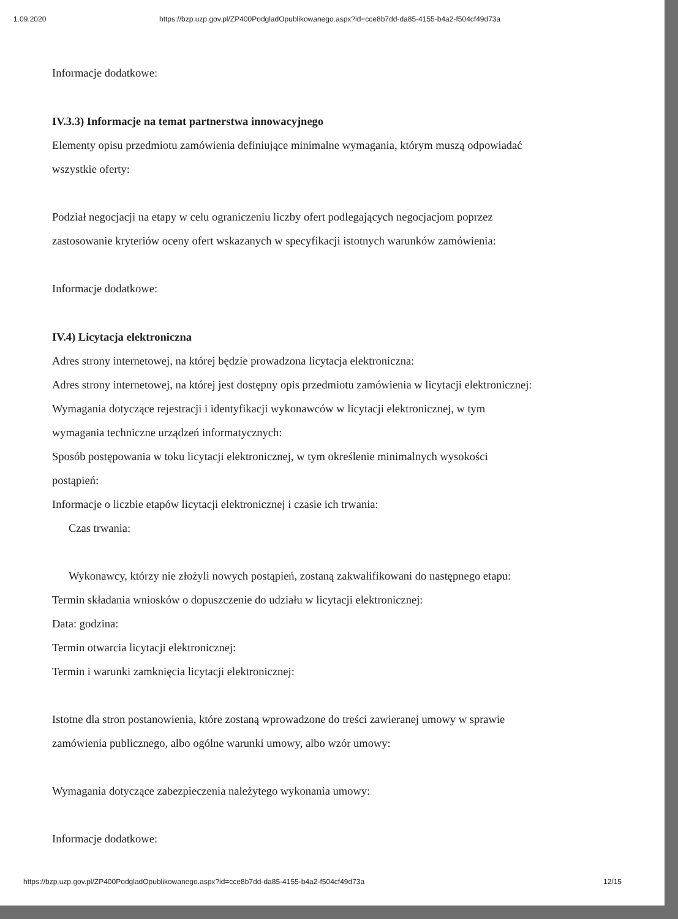1.09.2020 https://bzp.uzp.gov.pl/ZP400PodgladOpublikowanego.aspx?id=cce8b7dd-da85-4155-b4a2-f504cf49d73a
Informacje dodatkowe:
IV.3.3) Informacje na temat partnerstwa innowacyjnego
Elementy opisu przedmiotu zamówienia definiujące minimalne wymagania, którym muszą odpowiadać
wszystkie oferty:
Podział negocjacji na etapy w celu ograniczeniu liczby ofert podlegających negocjacjom poprzez
zastosowanie kryteriów oceny ofert wskazanych w specyfikacji istotnych warunków zamówienia:
Informacje dodatkowe:
IV.4) Licytacja elektroniczna
Adres strony internetowej, na której będzie prowadzona licytacja elektroniczna:
Adres strony internetowej, na której jest dostępny opis przedmiotu zamówienia w licytacji elektronicznej:
Wymagania dotyczące rejestracji i identyfikacji wykonawców w licytacji elektronicznej, w tym
wymagania techniczne urządzeń informatycznych:
Sposób postępowania w toku licytacji elektronicznej, w tym określenie minimalnych wysokości
postąpień:
Informacje o liczbie etapów licytacji elektronicznej i czasie ich trwania:
Czas trwania:
Wykonawcy, którzy nie złożyli nowych postąpień, zostaną zakwalifikowani do następnego etapu:
Termin składania wniosków o dopuszczenie do udziału w licytacji elektronicznej:
Data: godzina:
Termin otwarcia licytacji elektronicznej:
Termin i warunki zamknięcia licytacji elektronicznej:
Istotne dla stron postanowienia, które zostaną wprowadzone do treści zawieranej umowy w sprawie
zamówienia publicznego, albo ogólne warunki umowy, albo wzór umowy:
Wymagania dotyczące zabezpieczenia należytego wykonania umowy:
Informacje dodatkowe:
https://bzp.uzp.gov.pl/ZP400PodgladOpublikowanego.aspx?id=cce8b7dd-da85-4155-b4a2-f504cf49d73a 12/15